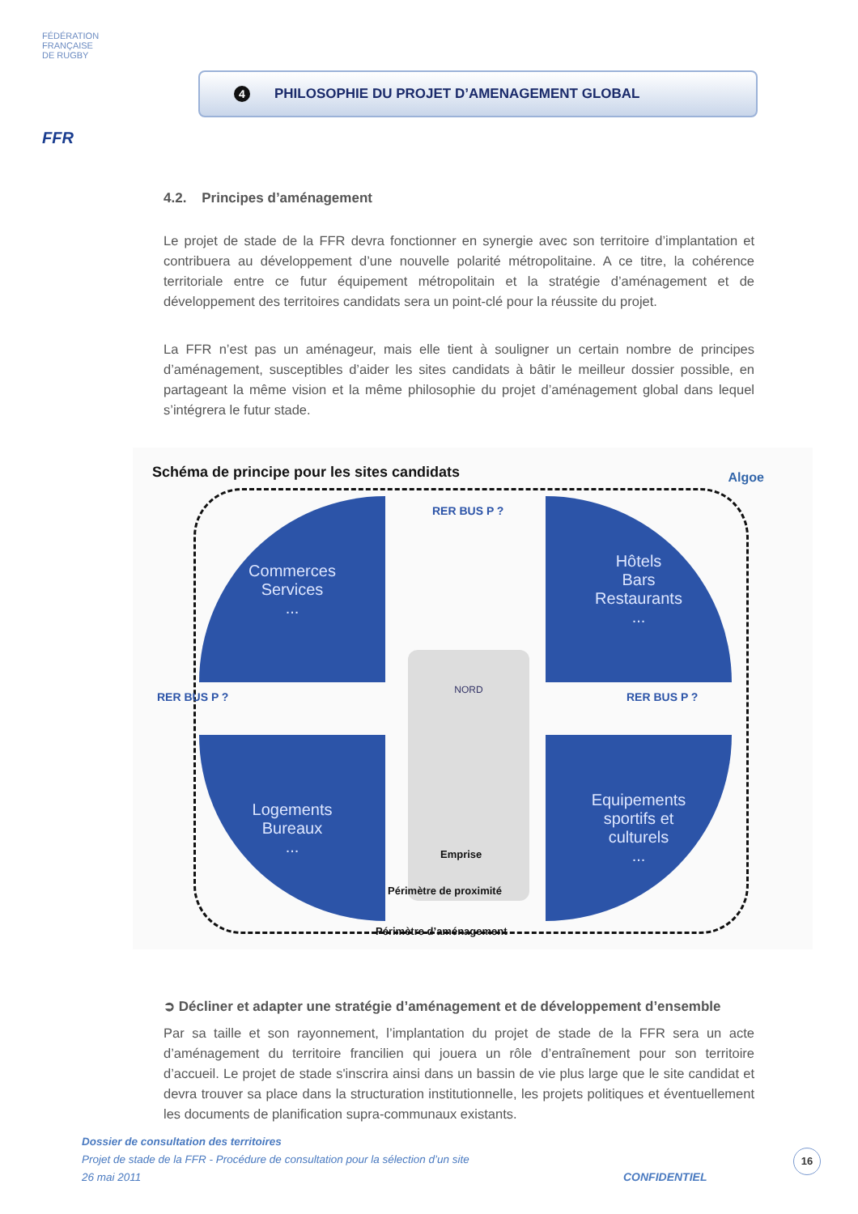FÉDÉRATION
FRANÇAISE
DE RUGBY
FFR
4 PHILOSOPHIE DU PROJET D’AMENAGEMENT GLOBAL
4.2. Principes d’aménagement
Le projet de stade de la FFR devra fonctionner en synergie avec son territoire d’implantation et contribuera au développement d’une nouvelle polarité métropolitaine. A ce titre, la cohérence territoriale entre ce futur équipement métropolitain et la stratégie d’aménagement et de développement des territoires candidats sera un point-clé pour la réussite du projet.
La FFR n’est pas un aménageur, mais elle tient à souligner un certain nombre de principes d’aménagement, susceptibles d’aider les sites candidats à bâtir le meilleur dossier possible, en partageant la même vision et la même philosophie du projet d’aménagement global dans lequel s’intégrera le futur stade.
Schéma de principe pour les sites candidats
Algoe
Commerces
Services
...
Hôtels
Bars
Restaurants
...
Logements
Bureaux
...
Equipements
sportifs et
culturels
...
RER BUS P ?
RER BUS P ? RER BUS P ?
NORD
Emprise
Périmètre de proximité
Périmètre d’aménagement
➲ Décliner et adapter une stratégie d’aménagement et de développement d’ensemble
Par sa taille et son rayonnement, l’implantation du projet de stade de la FFR sera un acte d’aménagement du territoire francilien qui jouera un rôle d’entraînement pour son territoire d’accueil. Le projet de stade s'inscrira ainsi dans un bassin de vie plus large que le site candidat et devra trouver sa place dans la structuration institutionnelle, les projets politiques et éventuellement les documents de planification supra-communaux existants.
Dossier de consultation des territoires
Projet de stade de la FFR - Procédure de consultation pour la sélection d’un site
26 mai 2011
CONFIDENTIEL
16